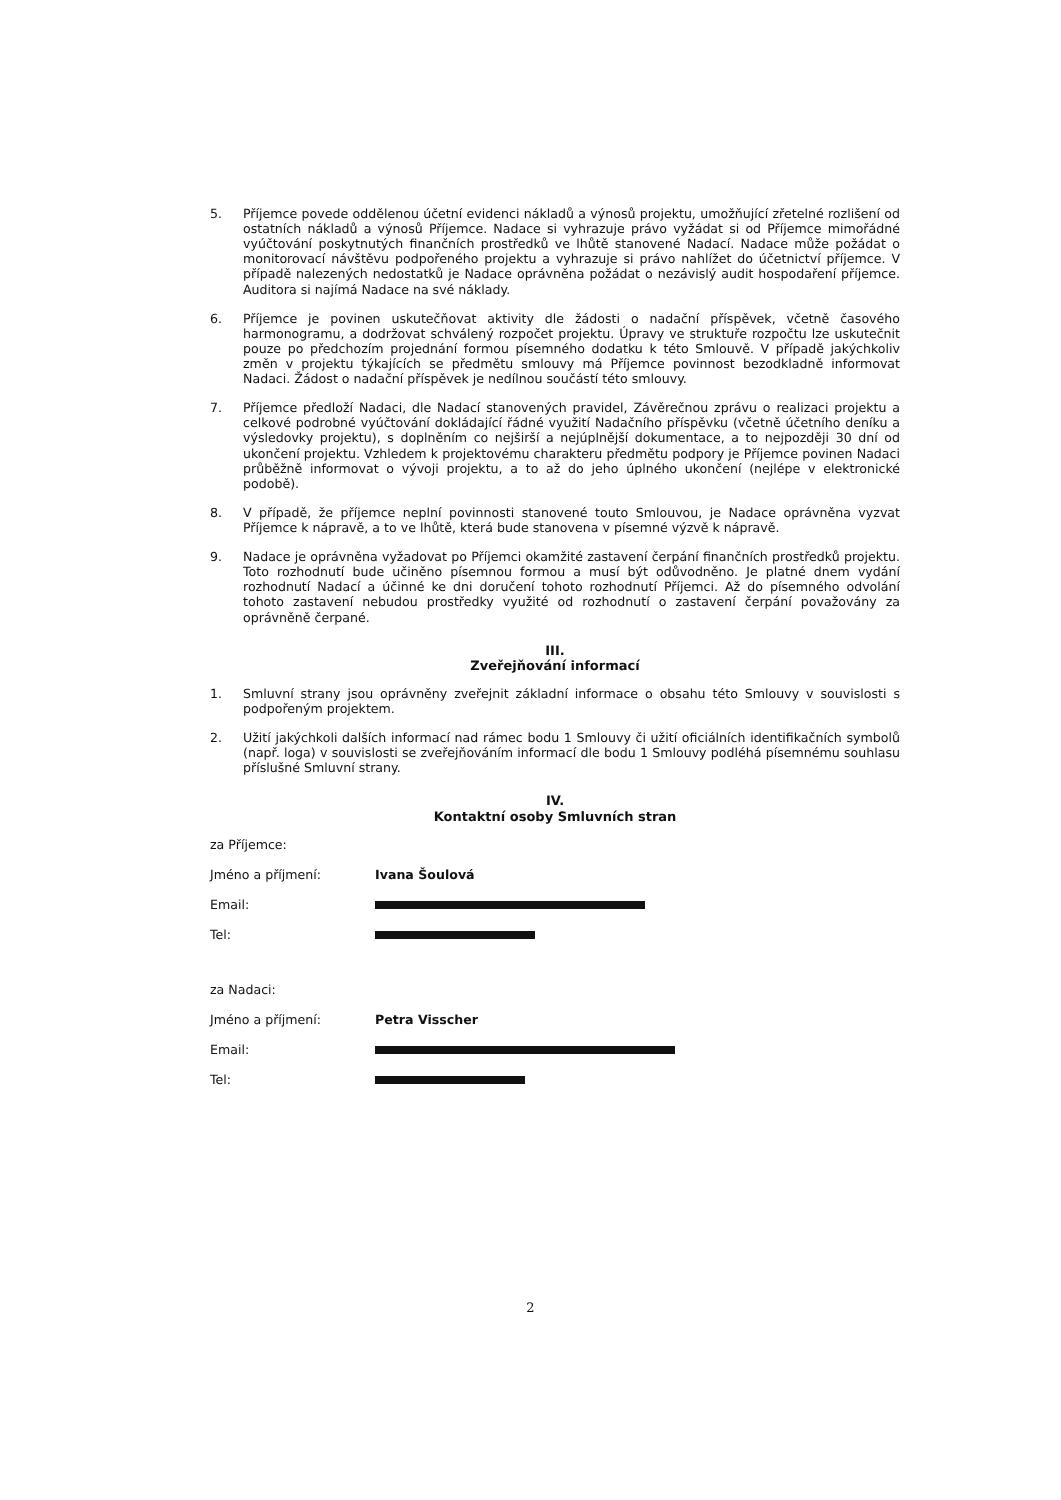5. Příjemce povede oddělenou účetní evidenci nákladů a výnosů projektu, umožňující zřetelné rozlišení od ostatních nákladů a výnosů Příjemce. Nadace si vyhrazuje právo vyžádat si od Příjemce mimořádné vyúčtování poskytnutých finančních prostředků ve lhůtě stanovené Nadací. Nadace může požádat o monitorovací návštěvu podpořeného projektu a vyhrazuje si právo nahlížet do účetnictví příjemce. V případě nalezených nedostatků je Nadace oprávněna požádat o nezávislý audit hospodaření příjemce. Auditora si najímá Nadace na své náklady.
6. Příjemce je povinen uskutečňovat aktivity dle žádosti o nadační příspěvek, včetně časového harmonogramu, a dodržovat schválený rozpočet projektu. Úpravy ve struktuře rozpočtu lze uskutečnit pouze po předchozím projednání formou písemného dodatku k této Smlouvě. V případě jakýchkoliv změn v projektu týkajících se předmětu smlouvy má Příjemce povinnost bezodkladně informovat Nadaci. Žádost o nadační příspěvek je nedílnou součástí této smlouvy.
7. Příjemce předloží Nadaci, dle Nadací stanovených pravidel, Závěrečnou zprávu o realizaci projektu a celkové podrobné vyúčtování dokládající řádné využití Nadačního příspěvku (včetně účetního deníku a výsledovky projektu), s doplněním co nejširší a nejúplnější dokumentace, a to nejpozději 30 dní od ukončení projektu. Vzhledem k projektovému charakteru předmětu podpory je Příjemce povinen Nadaci průběžně informovat o vývoji projektu, a to až do jeho úplného ukončení (nejlépe v elektronické podobě).
8. V případě, že příjemce neplní povinnosti stanovené touto Smlouvou, je Nadace oprávněna vyzvat Příjemce k nápravě, a to ve lhůtě, která bude stanovena v písemné výzvě k nápravě.
9. Nadace je oprávněna vyžadovat po Příjemci okamžité zastavení čerpání finančních prostředků projektu. Toto rozhodnutí bude učiněno písemnou formou a musí být odůvodněno. Je platné dnem vydání rozhodnutí Nadací a účinné ke dni doručení tohoto rozhodnutí Příjemci. Až do písemného odvolání tohoto zastavení nebudou prostředky využité od rozhodnutí o zastavení čerpání považovány za oprávněně čerpané.
III.
Zveřejňování informací
1. Smluvní strany jsou oprávněny zveřejnit základní informace o obsahu této Smlouvy v souvislosti s podpořeným projektem.
2. Užití jakýchkoli dalších informací nad rámec bodu 1 Smlouvy či užití oficiálních identifikačních symbolů (např. loga) v souvislosti se zveřejňováním informací dle bodu 1 Smlouvy podléhá písemnému souhlasu příslušné Smluvní strany.
IV.
Kontaktní osoby Smluvních stran
za Příjemce:
Jméno a příjmení: Ivana Šoulová
Email:
Tel:
za Nadaci:
Jméno a příjmení: Petra Visscher
Email:
Tel:
2